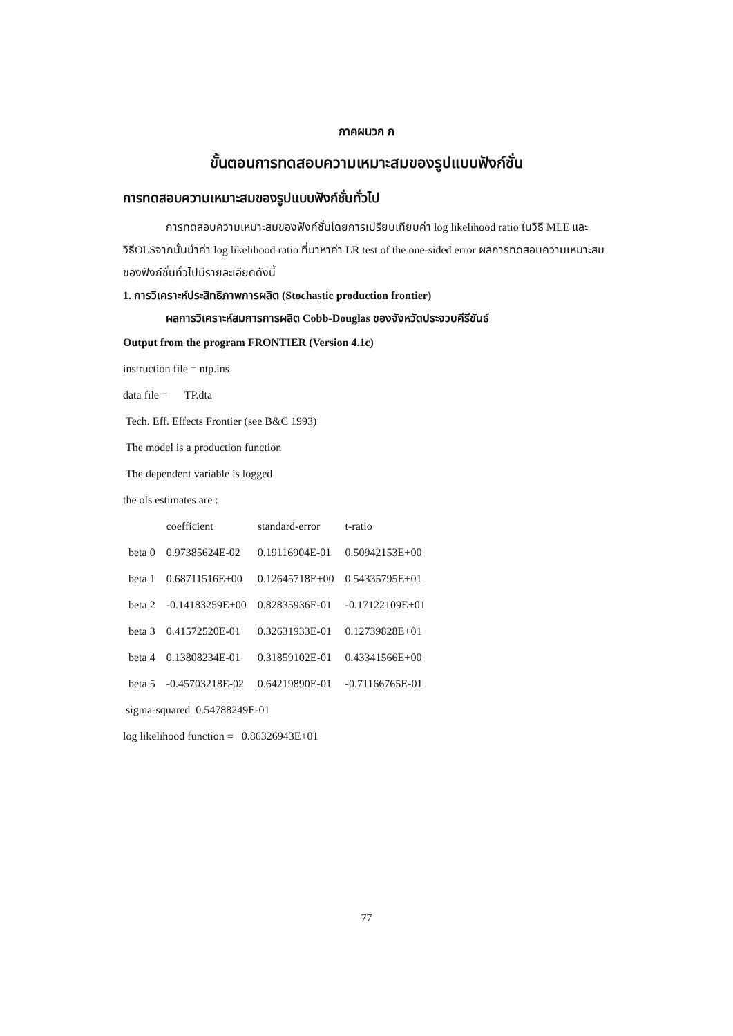ภาคผนวก ก
ขั้นตอนการทดสอบความเหมาะสมของรูปแบบฟังก์ชั่น
การทดสอบความเหมาะสมของรูปแบบฟังก์ชั่นทั่วไป
การทดสอบความเหมาะสมของฟังก์ชั่นโดยการเปรียบเทียบค่า log likelihood ratio ในวิธี MLE และวิธีOLSจากนั้นนำค่า log likelihood ratio ที่มาหาค่า LR test of the one-sided error ผลการทดสอบความเหมาะสมของฟังก์ชั่นทั่วไปมีรายละเอียดดังนี้
1. การวิเคราะห์ประสิทธิภาพการผลิต (Stochastic production frontier)
ผลการวิเคราะห์สมการการผลิต Cobb-Douglas ของจังหวัดประจวบคีรีขันธ์
Output from the program FRONTIER (Version 4.1c)
instruction file = ntp.ins
data file = TP.dta
Tech. Eff. Effects Frontier (see B&C 1993)
The model is a production function
The dependent variable is logged
the ols estimates are :
| | coefficient | standard-error | t-ratio |
| --- | --- | --- | --- |
| beta 0 | 0.97385624E-02 | 0.19116904E-01 | 0.50942153E+00 |
| beta 1 | 0.68711516E+00 | 0.12645718E+00 | 0.54335795E+01 |
| beta 2 | -0.14183259E+00 | 0.82835936E-01 | -0.17122109E+01 |
| beta 3 | 0.41572520E-01 | 0.32631933E-01 | 0.12739828E+01 |
| beta 4 | 0.13808234E-01 | 0.31859102E-01 | 0.43341566E+00 |
| beta 5 | -0.45703218E-02 | 0.64219890E-01 | -0.71166765E-01 |
sigma-squared 0.54788249E-01
log likelihood function = 0.86326943E+01
77